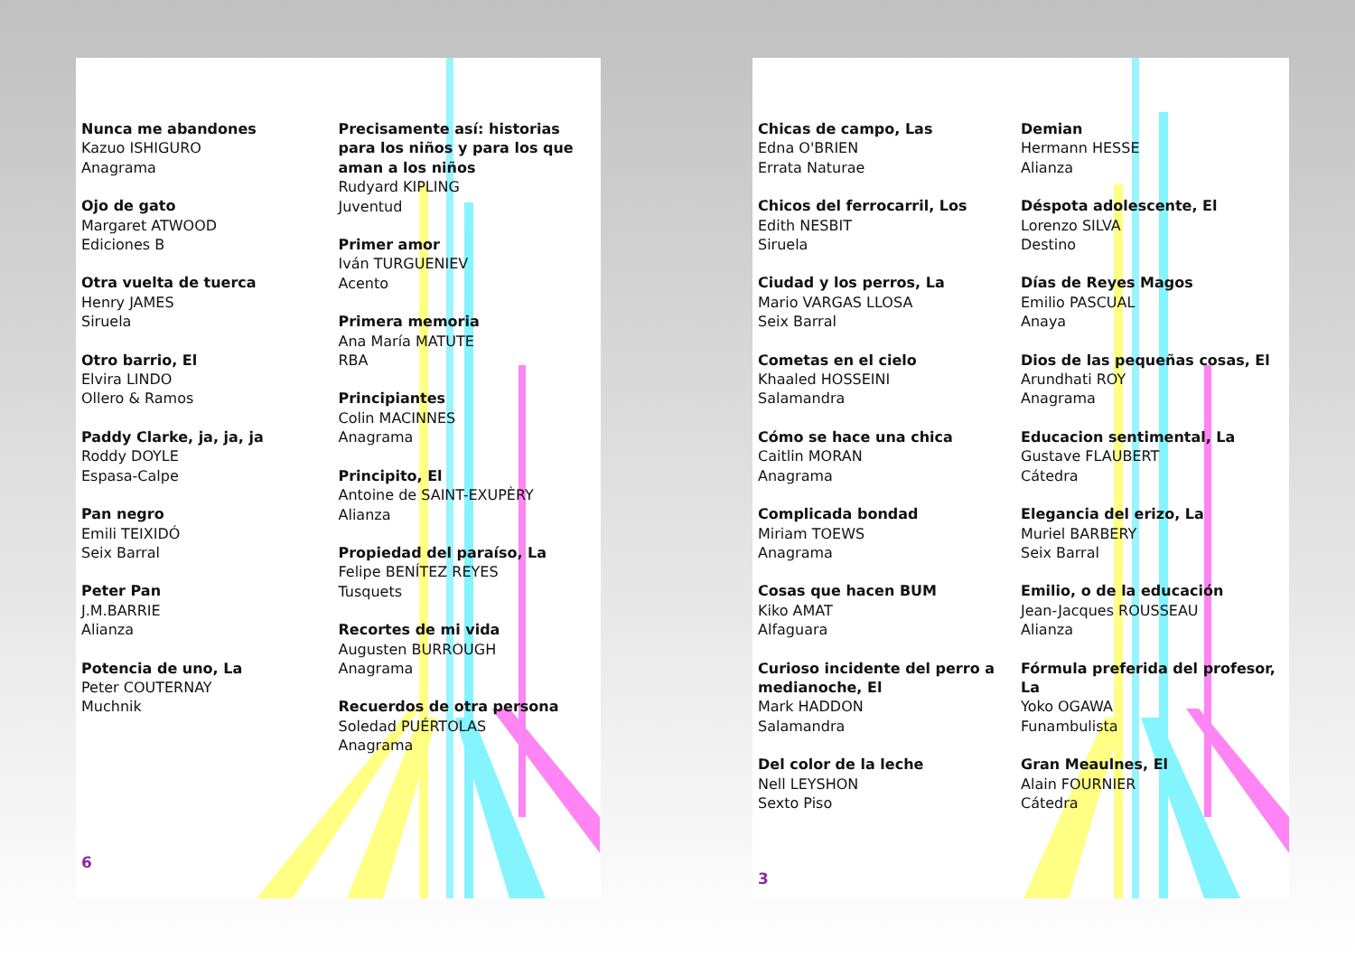Nunca me abandones
Kazuo ISHIGURO
Anagrama
Ojo de gato
Margaret ATWOOD
Ediciones B
Otra vuelta de tuerca
Henry JAMES
Siruela
Otro barrio, El
Elvira LINDO
Ollero & Ramos
Paddy Clarke, ja, ja, ja
Roddy DOYLE
Espasa-Calpe
Pan negro
Emili TEIXIDÓ
Seix Barral
Peter Pan
J.M.BARRIE
Alianza
Potencia de uno, La
Peter COUTERNAY
Muchnik
Precisamente así: historias para los niños y para los que aman a los niños
Rudyard KIPLING
Juventud
Primer amor
Iván TURGUENIEV
Acento
Primera memoria
Ana María MATUTE
RBA
Principiantes
Colin MACINNES
Anagrama
Principito, El
Antoine de SAINT-EXUPÈRY
Alianza
Propiedad del paraíso, La
Felipe BENÍTEZ REYES
Tusquets
Recortes de mi vida
Augusten BURROUGH
Anagrama
Recuerdos de otra persona
Soledad PUÉRTOLAS
Anagrama
6
Chicas de campo, Las
Edna O'BRIEN
Errata Naturae
Chicos del ferrocarril, Los
Edith NESBIT
Siruela
Ciudad y los perros, La
Mario VARGAS LLOSA
Seix Barral
Cometas en el cielo
Khaaled HOSSEINI
Salamandra
Cómo se hace una chica
Caitlin MORAN
Anagrama
Complicada bondad
Miriam TOEWS
Anagrama
Cosas que hacen BUM
Kiko AMAT
Alfaguara
Curioso incidente del perro a medianoche, El
Mark HADDON
Salamandra
Del color de la leche
Nell LEYSHON
Sexto Piso
Demian
Hermann HESSE
Alianza
Déspota adolescente, El
Lorenzo SILVA
Destino
Días de Reyes Magos
Emilio PASCUAL
Anaya
Dios de las pequeñas cosas, El
Arundhati ROY
Anagrama
Educacion sentimental, La
Gustave FLAUBERT
Cátedra
Elegancia del erizo, La
Muriel BARBERY
Seix Barral
Emilio, o de la educación
Jean-Jacques ROUSSEAU
Alianza
Fórmula preferida del profesor, La
Yoko OGAWA
Funambulista
Gran Meaulnes, El
Alain FOURNIER
Cátedra
3